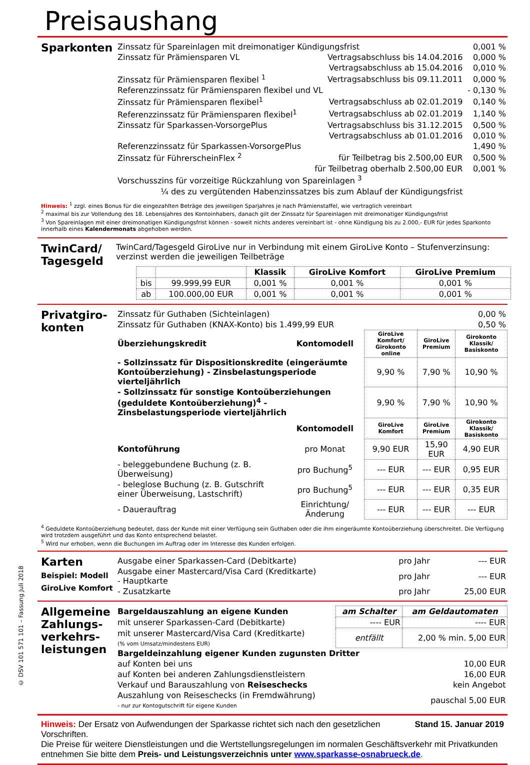Preisaushang
Sparkonten
| Zinssatz für Spareinlagen mit dreimonatiger Kündigungsfrist | | 0,001 % |
| Zinssatz für Prämiensparen VL | Vertragsabschluss bis 14.04.2016 | 0,000 % |
| | Vertragsabschluss ab 15.04.2016 | 0,010 % |
| Zinssatz für Prämiensparen flexibel <sup>1</sup> | Vertragsabschluss bis 09.11.2011 | 0,000 % |
| Referenzzinssatz für Prämiensparen flexibel und VL | | - 0,130 % |
| Zinssatz für Prämiensparen flexibel<sup>1</sup> | Vertragsabschluss ab 02.01.2019 | 0,140 % |
| Referenzzinssatz für Prämiensparen flexibel<sup>1</sup> | Vertragsabschluss ab 02.01.2019 | 1,140 % |
| Zinssatz für Sparkassen-VorsorgePlus | Vertragsabschluss bis 31.12.2015 | 0,500 % |
| | Vertragsabschluss ab 01.01.2016 | 0,010 % |
| Referenzzinssatz für Sparkassen-VorsorgePlus | | 1,490 % |
| Zinssatz für FührerscheinFlex <sup>2</sup> | für Teilbetrag bis 2.500,00 EUR | 0,500 % |
| | für Teilbetrag oberhalb 2.500,00 EUR | 0,001 % |
| Vorschusszins für vorzeitige Rückzahlung von Spareinlagen <sup>3</sup> | | |
| ¼ des zu vergütenden Habenzinssatzes bis zum Ablauf der Kündigungsfrist | | |
Hinweis: <sup>1</sup> zzgl. eines Bonus für die eingezahlten Beträge des jeweiligen Sparjahres je nach Prämienstaffel, wie vertraglich vereinbart
<sup>2</sup> maximal bis zur Vollendung des 18. Lebensjahres des Kontoinhabers, danach gilt der Zinssatz für Spareinlagen mit dreimonatiger Kündigungsfrist
<sup>3</sup> Von Spareinlagen mit einer dreimonatigen Kündigungsfrist können - soweit nichts anderes vereinbart ist - ohne Kündigung bis zu 2.000,- EUR für jedes Sparkonto innerhalb eines Kalendermonats abgehoben werden.
TwinCard/ Tagesgeld
TwinCard/Tagesgeld GiroLive nur in Verbindung mit einem GiroLive Konto – Stufenverzinsung: verzinst werden die jeweiligen Teilbeträge
| | | Klassik | GiroLive Komfort | GiroLive Premium |
| --- | --- | --- | --- | --- |
| bis | 99.999,99 EUR | 0,001 % | 0,001 % | 0,001 % |
| ab | 100.000,00 EUR | 0,001 % | 0,001 % | 0,001 % |
Privatgiro-konten
| Zinssatz für Guthaben (Sichteinlagen) | 0,00 % |
| Zinssatz für Guthaben (KNAX-Konto) bis 1.499,99 EUR | 0,50 % |
| Überziehungskredit | Kontomodell | GiroLive Komfort/ Girokonto online | GiroLive Premium | Girokonto Klassik/ Basiskonto |
| - Sollzinssatz für Dispositionskredite (eingeräumte Kontoüberziehung) - Zinsbelastungsperiode vierteljährlich | | 9,90 % | 7,90 % | 10,90 % |
| - Sollzinssatz für sonstige Kontoüberziehungen (geduldete Kontoüberziehung)<sup>4</sup> - Zinsbelastungsperiode vierteljährlich | | 9,90 % | 7,90 % | 10,90 % |
| | Kontomodell | GiroLive Komfort | GiroLive Premium | Girokonto Klassik/ Basiskonto |
| Kontoführung | pro Monat | 9,90 EUR | 15,90 EUR | 4,90 EUR |
| - beleggebundene Buchung (z. B. Überweisung) | pro Buchung<sup>5</sup> | --- EUR | --- EUR | 0,95 EUR |
| - beleglose Buchung (z. B. Gutschrift einer Überweisung, Lastschrift) | pro Buchung<sup>5</sup> | --- EUR | --- EUR | 0,35 EUR |
| - Dauerauftrag | Einrichtung/Änderung | --- EUR | --- EUR | --- EUR |
<sup>4</sup> Geduldete Kontoüberziehung bedeutet, dass der Kunde mit einer Verfügung sein Guthaben oder die ihm eingeräumte Kontoüberziehung überschreitet. Die Verfügung wird trotzdem ausgeführt und das Konto entsprechend belastet.
<sup>5</sup> Wird nur erhoben, wenn die Buchungen im Auftrag oder im Interesse des Kunden erfolgen.
Karten
Beispiel: Modell GiroLive Komfort
| Ausgabe einer Sparkassen-Card (Debitkarte) | pro Jahr | --- EUR |
| Ausgabe einer Mastercard/Visa Card (Kreditkarte) - Hauptkarte | pro Jahr | --- EUR |
| - Zusatzkarte | pro Jahr | 25,00 EUR |
Allgemeine Zahlungs-verkehrs-leistungen
| Bargeldauszahlung an eigene Kunden | am Schalter | am Geldautomaten |
| mit unserer Sparkassen-Card (Debitkarte) | ---- EUR | ---- EUR |
| mit unserer Mastercard/Visa Card (Kreditkarte) (% vom Umsatz/mindestens EUR) | entfällt | 2,00 % min. 5,00 EUR |
| Bargeldeinzahlung eigener Kunden zugunsten Dritter | | |
| auf Konten bei uns | | 10,00 EUR |
| auf Konten bei anderen Zahlungsdienstleistern | | 16,00 EUR |
| Verkauf und Barauszahlung von Reiseschecks | | kein Angebot |
| Auszahlung von Reiseschecks (in Fremdwährung) - nur zur Kontogutschrift für eigene Kunden | | pauschal 5,00 EUR |
Hinweis: Der Ersatz von Aufwendungen der Sparkasse richtet sich nach den gesetzlichen Vorschriften. Stand 15. Januar 2019
Die Preise für weitere Dienstleistungen und die Wertstellungsregelungen im normalen Geschäftsverkehr mit Privatkunden entnehmen Sie bitte dem Preis- und Leistungsverzeichnis unter www.sparkasse-osnabrueck.de.
© DSV 101 571 101 – Fassung Juli 2018